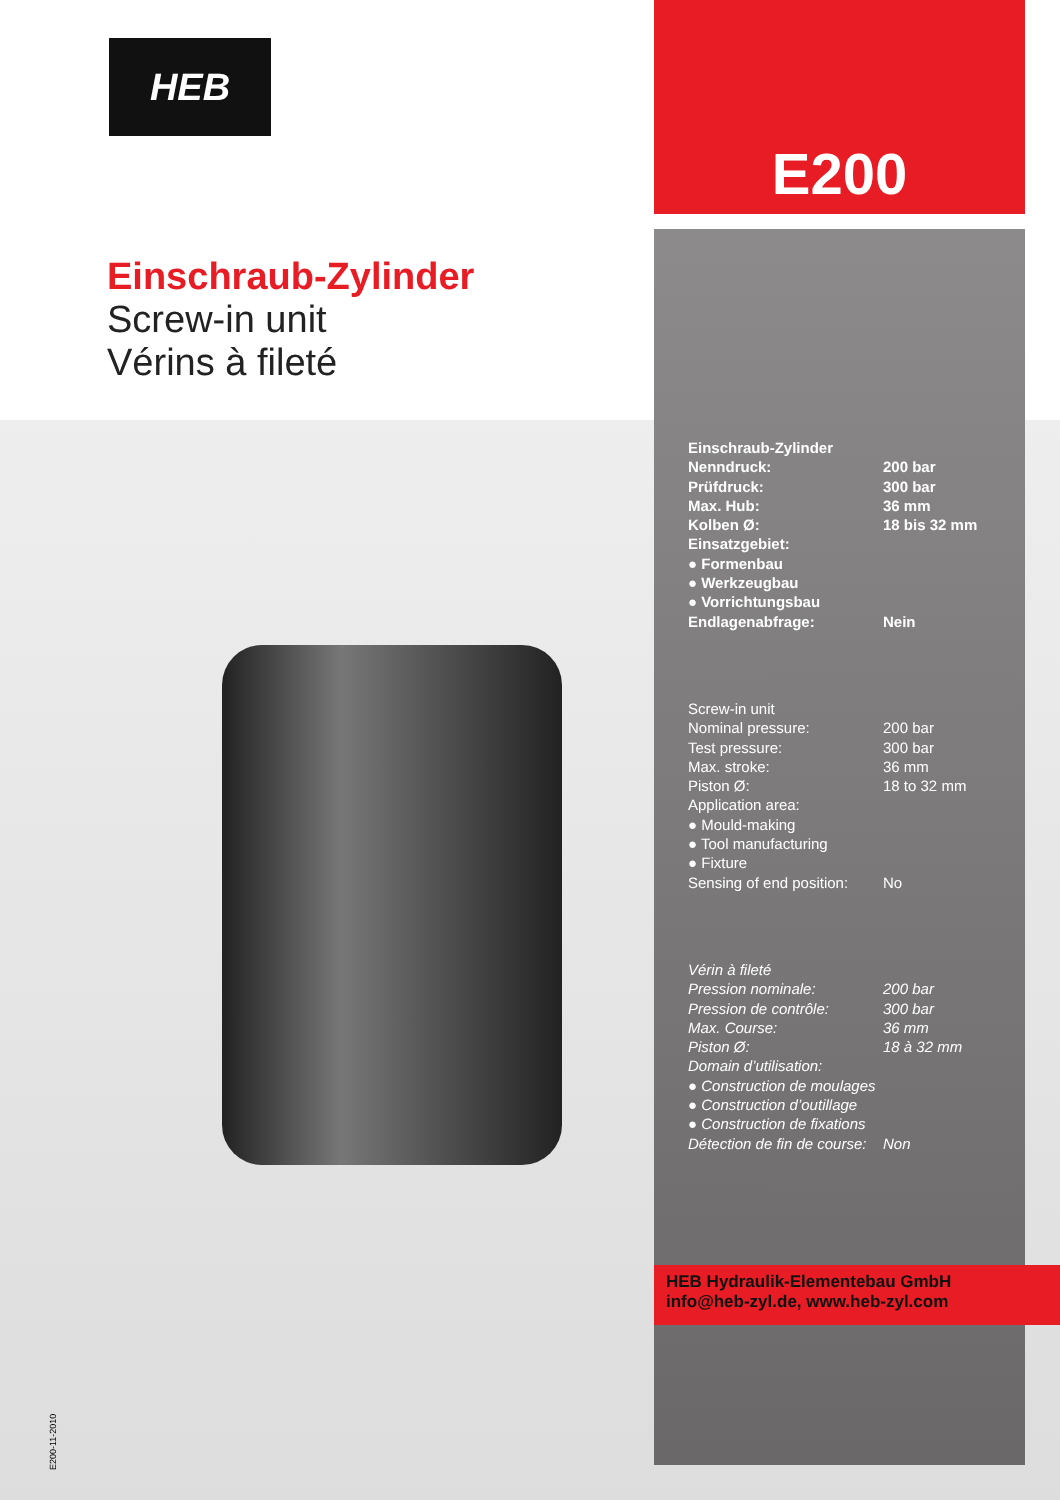HEB
E200
Einschraub-Zylinder
Screw-in unit
Vérins à fileté
| Einschraub-Zylinder | |
| Nenndruck: | 200 bar |
| Prüfdruck: | 300 bar |
| Max. Hub: | 36 mm |
| Kolben Ø: | 18 bis 32 mm |
| Einsatzgebiet: | |
| ● Formenbau | |
| ● Werkzeugbau | |
| ● Vorrichtungsbau | |
| Endlagenabfrage: | Nein |
| Screw-in unit | |
| Nominal pressure: | 200 bar |
| Test pressure: | 300 bar |
| Max. stroke: | 36 mm |
| Piston Ø: | 18 to 32 mm |
| Application area: | |
| ● Mould-making | |
| ● Tool manufacturing | |
| ● Fixture | |
| Sensing of end position: | No |
| Vérin à fileté | |
| Pression nominale: | 200 bar |
| Pression de contrôle: | 300 bar |
| Max. Course: | 36 mm |
| Piston Ø: | 18 à 32 mm |
| Domain d’utilisation: | |
| ● Construction de moulages | |
| ● Construction d’outillage | |
| ● Construction de fixations | |
| Détection de fin de course: | Non |
HEB Hydraulik-Elementebau GmbH
info@heb-zyl.de, www.heb-zyl.com
E200-11-2010